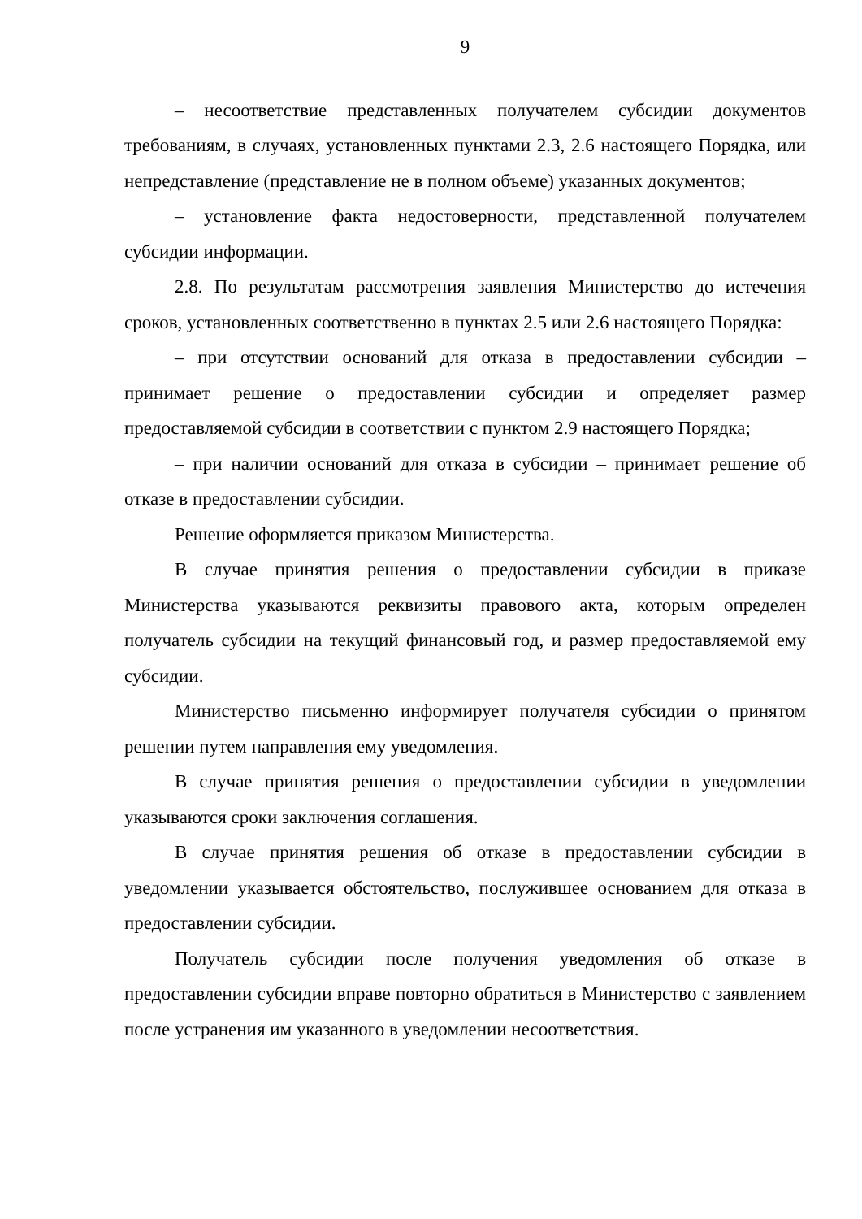9
– несоответствие представленных получателем субсидии документов требованиям, в случаях, установленных пунктами 2.3, 2.6 настоящего Порядка, или непредставление (представление не в полном объеме) указанных документов;
– установление факта недостоверности, представленной получателем субсидии информации.
2.8. По результатам рассмотрения заявления Министерство до истечения сроков, установленных соответственно в пунктах 2.5 или 2.6 настоящего Порядка:
– при отсутствии оснований для отказа в предоставлении субсидии – принимает решение о предоставлении субсидии и определяет размер предоставляемой субсидии в соответствии с пунктом 2.9 настоящего Порядка;
– при наличии оснований для отказа в субсидии – принимает решение об отказе в предоставлении субсидии.
Решение оформляется приказом Министерства.
В случае принятия решения о предоставлении субсидии в приказе Министерства указываются реквизиты правового акта, которым определен получатель субсидии на текущий финансовый год, и размер предоставляемой ему субсидии.
Министерство письменно информирует получателя субсидии о принятом решении путем направления ему уведомления.
В случае принятия решения о предоставлении субсидии в уведомлении указываются сроки заключения соглашения.
В случае принятия решения об отказе в предоставлении субсидии в уведомлении указывается обстоятельство, послужившее основанием для отказа в предоставлении субсидии.
Получатель субсидии после получения уведомления об отказе в предоставлении субсидии вправе повторно обратиться в Министерство с заявлением после устранения им указанного в уведомлении несоответствия.